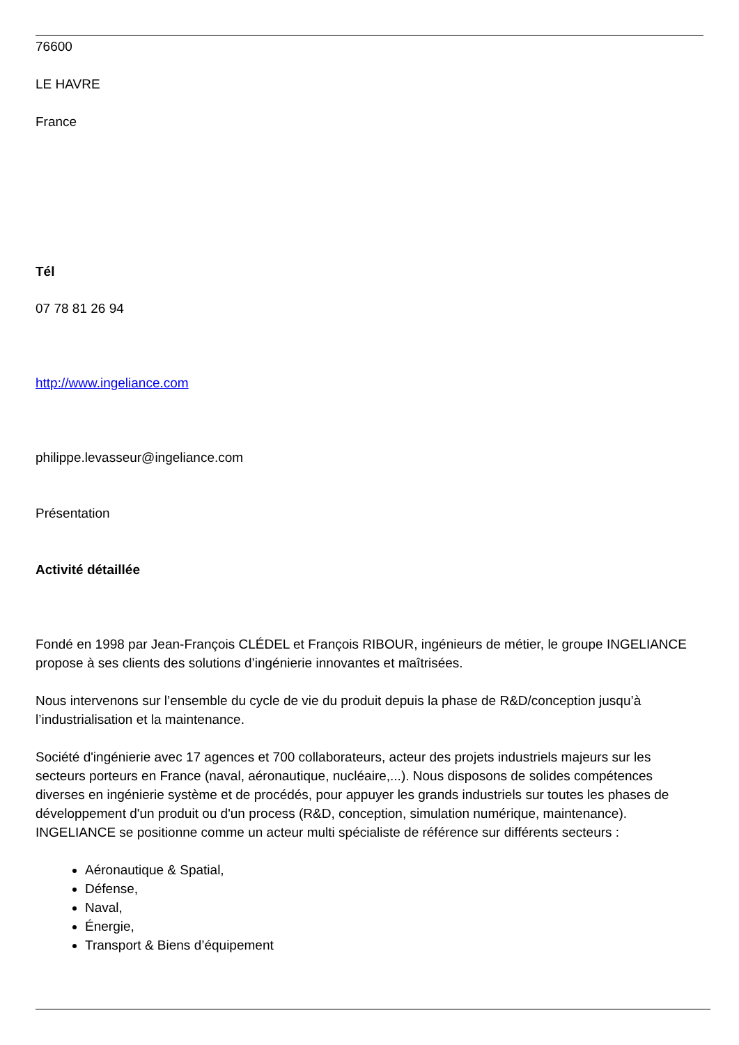76600
LE HAVRE
France
Tél
07 78 81 26 94
http://www.ingeliance.com
philippe.levasseur@ingeliance.com
Présentation
Activité détaillée
Fondé en 1998 par Jean-François CLÉDEL et François RIBOUR, ingénieurs de métier, le groupe INGELIANCE propose à ses clients des solutions d’ingénierie innovantes et maîtrisées.
Nous intervenons sur l’ensemble du cycle de vie du produit depuis la phase de R&D/conception jusqu’à l’industrialisation et la maintenance.
Société d'ingénierie avec 17 agences et 700 collaborateurs, acteur des projets industriels majeurs sur les secteurs porteurs en France (naval, aéronautique, nucléaire,...). Nous disposons de solides compétences diverses en ingénierie système et de procédés, pour appuyer les grands industriels sur toutes les phases de développement d'un produit ou d'un process (R&D, conception, simulation numérique, maintenance). INGELIANCE se positionne comme un acteur multi spécialiste de référence sur différents secteurs :
Aéronautique & Spatial,
Défense,
Naval,
Énergie,
Transport & Biens d’équipement